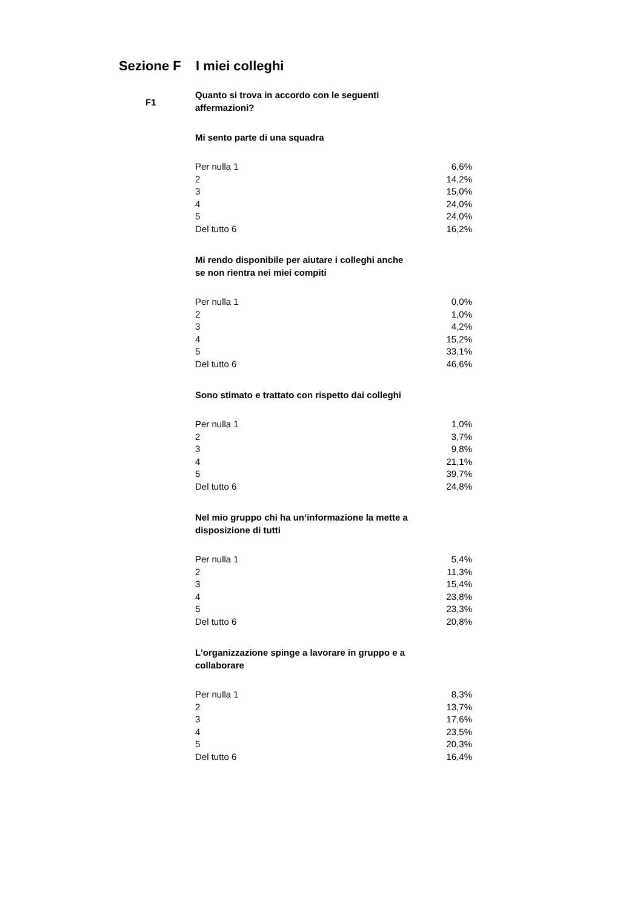Sezione F I miei colleghi
F1
Quanto si trova in accordo con le seguenti affermazioni?
Mi sento parte di una squadra
| Per nulla 1 | 6,6% |
| 2 | 14,2% |
| 3 | 15,0% |
| 4 | 24,0% |
| 5 | 24,0% |
| Del tutto 6 | 16,2% |
Mi rendo disponibile per aiutare i colleghi anche se non rientra nei miei compiti
| Per nulla 1 | 0,0% |
| 2 | 1,0% |
| 3 | 4,2% |
| 4 | 15,2% |
| 5 | 33,1% |
| Del tutto 6 | 46,6% |
Sono stimato e trattato con rispetto dai colleghi
| Per nulla 1 | 1,0% |
| 2 | 3,7% |
| 3 | 9,8% |
| 4 | 21,1% |
| 5 | 39,7% |
| Del tutto 6 | 24,8% |
Nel mio gruppo chi ha un’informazione la mette a disposizione di tutti
| Per nulla 1 | 5,4% |
| 2 | 11,3% |
| 3 | 15,4% |
| 4 | 23,8% |
| 5 | 23,3% |
| Del tutto 6 | 20,8% |
L'organizzazione spinge a lavorare in gruppo e a collaborare
| Per nulla 1 | 8,3% |
| 2 | 13,7% |
| 3 | 17,6% |
| 4 | 23,5% |
| 5 | 20,3% |
| Del tutto 6 | 16,4% |